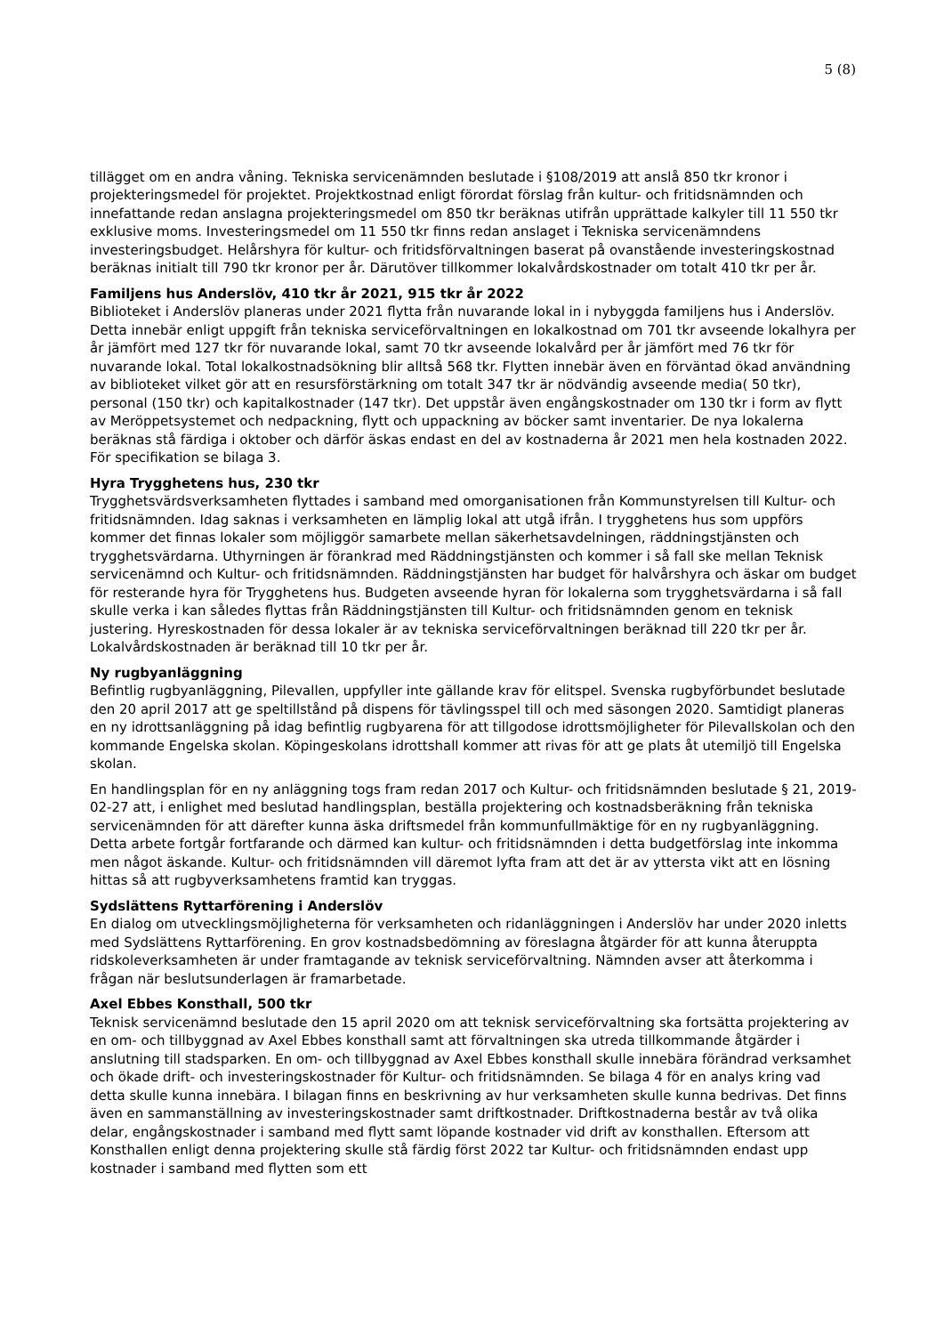5 (8)
tillägget om en andra våning. Tekniska servicenämnden beslutade i §108/2019 att anslå 850 tkr kronor i projekteringsmedel för projektet. Projektkostnad enligt förordat förslag från kultur- och fritidsnämnden och innefattande redan anslagna projekteringsmedel om 850 tkr beräknas utifrån upprättade kalkyler till 11 550 tkr exklusive moms. Investeringsmedel om 11 550 tkr finns redan anslaget i Tekniska servicenämndens investeringsbudget. Helårshyra för kultur- och fritidsförvaltningen baserat på ovanstående investeringskostnad beräknas initialt till 790 tkr kronor per år. Därutöver tillkommer lokalvårdskostnader om totalt 410 tkr per år.
Familjens hus Anderslöv, 410 tkr år 2021, 915 tkr år 2022
Biblioteket i Anderslöv planeras under 2021 flytta från nuvarande lokal in i nybyggda familjens hus i Anderslöv. Detta innebär enligt uppgift från tekniska serviceförvaltningen en lokalkostnad om 701 tkr avseende lokalhyra per år jämfört med 127 tkr för nuvarande lokal, samt 70 tkr avseende lokalvård per år jämfört med 76 tkr för nuvarande lokal. Total lokalkostnadsökning blir alltså 568 tkr. Flytten innebär även en förväntad ökad användning av biblioteket vilket gör att en resursförstärkning om totalt 347 tkr är nödvändig avseende media( 50 tkr), personal (150 tkr) och kapitalkostnader (147 tkr). Det uppstår även engångskostnader om 130 tkr i form av flytt av Meröppetsystemet och nedpackning, flytt och uppackning av böcker samt inventarier. De nya lokalerna beräknas stå färdiga i oktober och därför äskas endast en del av kostnaderna år 2021 men hela kostnaden 2022. För specifikation se bilaga 3.
Hyra Trygghetens hus, 230 tkr
Trygghetsvärdsverksamheten flyttades i samband med omorganisationen från Kommunstyrelsen till Kultur- och fritidsnämnden. Idag saknas i verksamheten en lämplig lokal att utgå ifrån. I trygghetens hus som uppförs kommer det finnas lokaler som möjliggör samarbete mellan säkerhetsavdelningen, räddningstjänsten och trygghetsvärdarna. Uthyrningen är förankrad med Räddningstjänsten och kommer i så fall ske mellan Teknisk servicenämnd och Kultur- och fritidsnämnden. Räddningstjänsten har budget för halvårshyra och äskar om budget för resterande hyra för Trygghetens hus. Budgeten avseende hyran för lokalerna som trygghetsvärdarna i så fall skulle verka i kan således flyttas från Räddningstjänsten till Kultur- och fritidsnämnden genom en teknisk justering. Hyreskostnaden för dessa lokaler är av tekniska serviceförvaltningen beräknad till 220 tkr per år. Lokalvårdskostnaden är beräknad till 10 tkr per år.
Ny rugbyanläggning
Befintlig rugbyanläggning, Pilevallen, uppfyller inte gällande krav för elitspel. Svenska rugbyförbundet beslutade den 20 april 2017 att ge speltillstånd på dispens för tävlingsspel till och med säsongen 2020. Samtidigt planeras en ny idrottsanläggning på idag befintlig rugbyarena för att tillgodose idrottsmöjligheter för Pilevallskolan och den kommande Engelska skolan. Köpingeskolans idrottshall kommer att rivas för att ge plats åt utemiljö till Engelska skolan.
En handlingsplan för en ny anläggning togs fram redan 2017 och Kultur- och fritidsnämnden beslutade § 21, 2019-02-27 att, i enlighet med beslutad handlingsplan, beställa projektering och kostnadsberäkning från tekniska servicenämnden för att därefter kunna äska driftsmedel från kommunfullmäktige för en ny rugbyanläggning. Detta arbete fortgår fortfarande och därmed kan kultur- och fritidsnämnden i detta budgetförslag inte inkomma men något äskande. Kultur- och fritidsnämnden vill däremot lyfta fram att det är av yttersta vikt att en lösning hittas så att rugbyverksamhetens framtid kan tryggas.
Sydslättens Ryttarförening i Anderslöv
En dialog om utvecklingsmöjligheterna för verksamheten och ridanläggningen i Anderslöv har under 2020 inletts med Sydslättens Ryttarförening. En grov kostnadsbedömning av föreslagna åtgärder för att kunna återuppta ridskoleverksamheten är under framtagande av teknisk serviceförvaltning. Nämnden avser att återkomma i frågan när beslutsunderlagen är framarbetade.
Axel Ebbes Konsthall, 500 tkr
Teknisk servicenämnd beslutade den 15 april 2020 om att teknisk serviceförvaltning ska fortsätta projektering av en om- och tillbyggnad av Axel Ebbes konsthall samt att förvaltningen ska utreda tillkommande åtgärder i anslutning till stadsparken. En om- och tillbyggnad av Axel Ebbes konsthall skulle innebära förändrad verksamhet och ökade drift- och investeringskostnader för Kultur- och fritidsnämnden. Se bilaga 4 för en analys kring vad detta skulle kunna innebära. I bilagan finns en beskrivning av hur verksamheten skulle kunna bedrivas. Det finns även en sammanställning av investeringskostnader samt driftkostnader. Driftkostnaderna består av två olika delar, engångskostnader i samband med flytt samt löpande kostnader vid drift av konsthallen. Eftersom att Konsthallen enligt denna projektering skulle stå färdig först 2022 tar Kultur- och fritidsnämnden endast upp kostnader i samband med flytten som ett